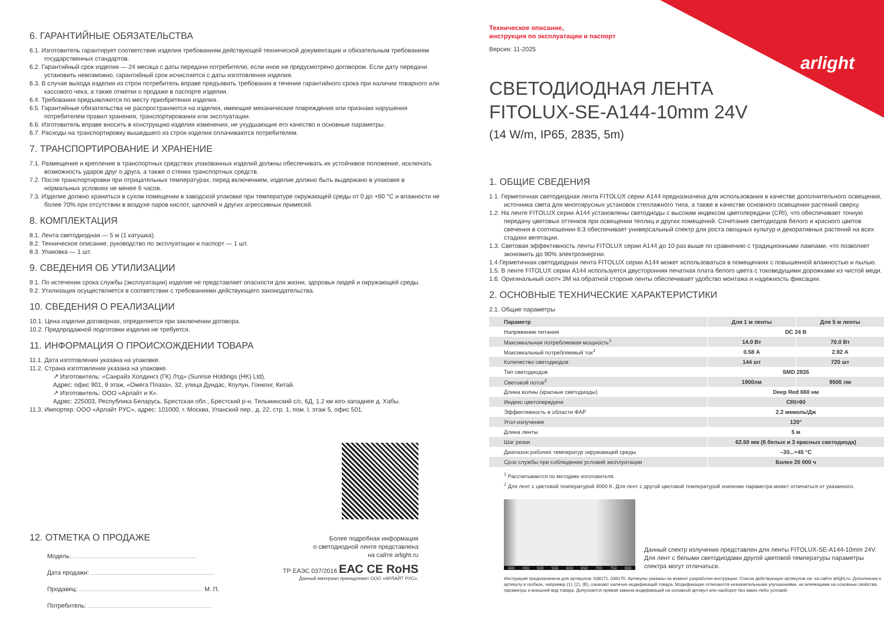arlight
6. ГАРАНТИЙНЫЕ ОБЯЗАТЕЛЬСТВА
6.1. Изготовитель гарантирует соответствие изделия требованиям действующей технической документации и обязательным требованиям государственных стандартов.
6.2. Гарантийный срок изделия — 24 месяца с даты передачи потребителю, если иное не предусмотрено договором. Если дату передачи установить невозможно, гарантийный срок исчисляется с даты изготовления изделия.
6.3. В случае выхода изделия из строя потребитель вправе предъявить требования в течение гарантийного срока при наличии товарного или кассового чека, а также отметки о продаже в паспорте изделия.
6.4. Требования предъявляются по месту приобретения изделия.
6.5. Гарантийные обязательства не распространяются на изделия, имеющие механические повреждения или признаки нарушения потребителем правил хранения, транспортирования или эксплуатации.
6.6. Изготовитель вправе вносить в конструкцию изделия изменения, не ухудшающие его качество и основные параметры.
6.7. Расходы на транспортировку вышедшего из строя изделия оплачиваются потребителем.
7. ТРАНСПОРТИРОВАНИЕ И ХРАНЕНИЕ
7.1. Размещение и крепление в транспортных средствах упакованных изделий должны обеспечивать их устойчивое положение, исключать возможность ударов друг о друга, а также о стенки транспортных средств.
7.2. После транспортировки при отрицательных температурах, перед включением, изделие должно быть выдержано в упаковке в нормальных условиях не менее 6 часов.
7.3. Изделие должно храниться в сухом помещении в заводской упаковке при температуре окружающей среды от 0 до +60 °С и влажности не более 70% при отсутствии в воздухе паров кислот, щелочей и других агрессивных примесей.
8. КОМПЛЕКТАЦИЯ
8.1. Лента светодиодная — 5 м (1 катушка).
8.2. Техническое описание, руководство по эксплуатации и паспорт — 1 шт.
8.3. Упаковка — 1 шт.
9. СВЕДЕНИЯ ОБ УТИЛИЗАЦИИ
9.1. По истечении срока службы (эксплуатации) изделие не представляет опасности для жизни, здоровья людей и окружающей среды.
9.2. Утилизация осуществляется в соответствии с требованиями действующего законодательства.
10. СВЕДЕНИЯ О РЕАЛИЗАЦИИ
10.1. Цена изделия договорная, определяется при заключении договора.
10.2. Предпродажной подготовки изделия не требуется.
11. ИНФОРМАЦИЯ О ПРОИСХОЖДЕНИИ ТОВАРА
11.1. Дата изготовления указана на упаковке.
11.2. Страна изготовления указана на упаковке.
↗ Изготовитель: «Санрайз Холдингз (ГК) Лтд» (Sunrise Holdings (HK) Ltd).
Адрес: офис 901, 9 этаж, «Омега Плаза», 32, улица Дундас, Коулун, Гонконг, Китай.
↗ Изготовитель: ООО «Арлайт и К».
Адрес: 225003, Республика Беларусь, Брестская обл., Брестский р-н, Тельминский с/с, 6Д, 1.2 км юго-западнее д. Хабы.
11.3. Импортер: ООО «Арлайт РУС», адрес: 101000, г. Москва, Уланский пер., д. 22, стр. 1, пом. I, этаж 5, офис 501.
12. ОТМЕТКА О ПРОДАЖЕ
Модель:
Дата продажи:
Продавец: М. П.
Потребитель:
Более подробная информация
о светодиодной ленте представлена
на сайте arlight.ru
ТР ЕАЭС 037/2016 ЕАС CE RoHS
Данный материал принадлежит ООО «АРЛАЙТ РУС».
Техническое описание,
инструкция по эксплуатации и паспорт
Версия: 11-2025
СВЕТОДИОДНАЯ ЛЕНТА
FITOLUX-SE-A144-10mm 24V
(14 W/m, IP65, 2835, 5m)
1. ОБЩИЕ СВЕДЕНИЯ
1.1. Герметичная светодиодная лента FITOLUX серии A144 предназначена для использования в качестве дополнительного освещения, источника света для многоярусных установок стеллажного типа, а также в качестве основного освещения растений сверху.
1.2. На ленте FITOLUX серии A144 установлены светодиоды с высоким индексом цветопередачи (CRI), что обеспечивает точную передачу цветовых оттенков при освещении теплиц и других помещений. Сочетание светодиодов белого и красного цветов свечения в соотношении 6:3 обеспечивает универсальный спектр для роста овощных культур и декоративных растений на всех стадиях вегетации.
1.3. Световая эффективность ленты FITOLUX серии A144 до 10 раз выше по сравнению с традиционными лампами, что позволяет экономить до 90% электроэнергии.
1.4 Герметичная светодиодная лента FITOLUX серии A144 может использоваться в помещениях с повышенной влажностью и пылью.
1.5. В ленте FITOLUX серии A144 используется двусторонняя печатная плата белого цвета с токоведущими дорожками из чистой меди.
1.6. Оригинальный скотч 3M на обратной стороне ленты обеспечивает удобство монтажа и надежность фиксации.
2. ОСНОВНЫЕ ТЕХНИЧЕСКИЕ ХАРАКТЕРИСТИКИ
2.1. Общие параметры
| Параметр | Для 1 м ленты | Для 5 м ленты |
| --- | --- | --- |
| Напряжение питания | DC 24 В | |
| Максимальная потребляемая мощность<sup>1</sup> | 14.0 Вт | 70.0 Вт |
| Максимальный потребляемый ток<sup>1</sup> | 0.58 А | 2.92 А |
| Количество светодиодов | 144 шт | 720 шт |
| Тип светодиодов | SMD 2835 | |
| Световой поток<sup>2</sup> | 1900лм | 9500 лм |
| Длина волны (красные светодиоды) | Deep Red 660 нм | |
| Индекс цветопередачи | CRI>90 | |
| Эффективность в области ФАР | 2.2 мкмоль/Дж | |
| Угол излучения | 120° | |
| Длина ленты | 5 м | |
| Шаг резки | 62.50 мм (6 белых и 3 красных светодиода) | |
| Диапазон рабочих температур окружающей среды | –30...+45 °С | |
| Срок службы при соблюдении условий эксплуатации | Более 20 000 ч | |
<sup>1</sup> Рассчитывается по методике изготовителя.
<sup>2</sup> Для лент с цветовой температурой 4000 K. Для лент с другой цветовой температурой значение параметра может отличаться от указанного.
400 450 500 550 600 650 700 750 800
Данный спектр излучения представлен для ленты FITOLUX-SE-A144-10mm 24V.
Для лент с белыми светодиодами другой цветовой температуры параметры спектра могут отличаться.
Инструкция предназначена для артикулов: 038171, 038170. Артикулы указаны на момент разработки инструкции. Список действующих артикулов см. на сайте arlight.ru. Дополнение к артикулу в скобках, например (1), (2), (B), означает наличие модификаций товара. Модификации отличаются незначительными улучшениями, не влияющими на основные свойства, параметры и внешний вид товара. Допускается прямая замена модификаций на основной артикул или наоборот без каких-либо условий.